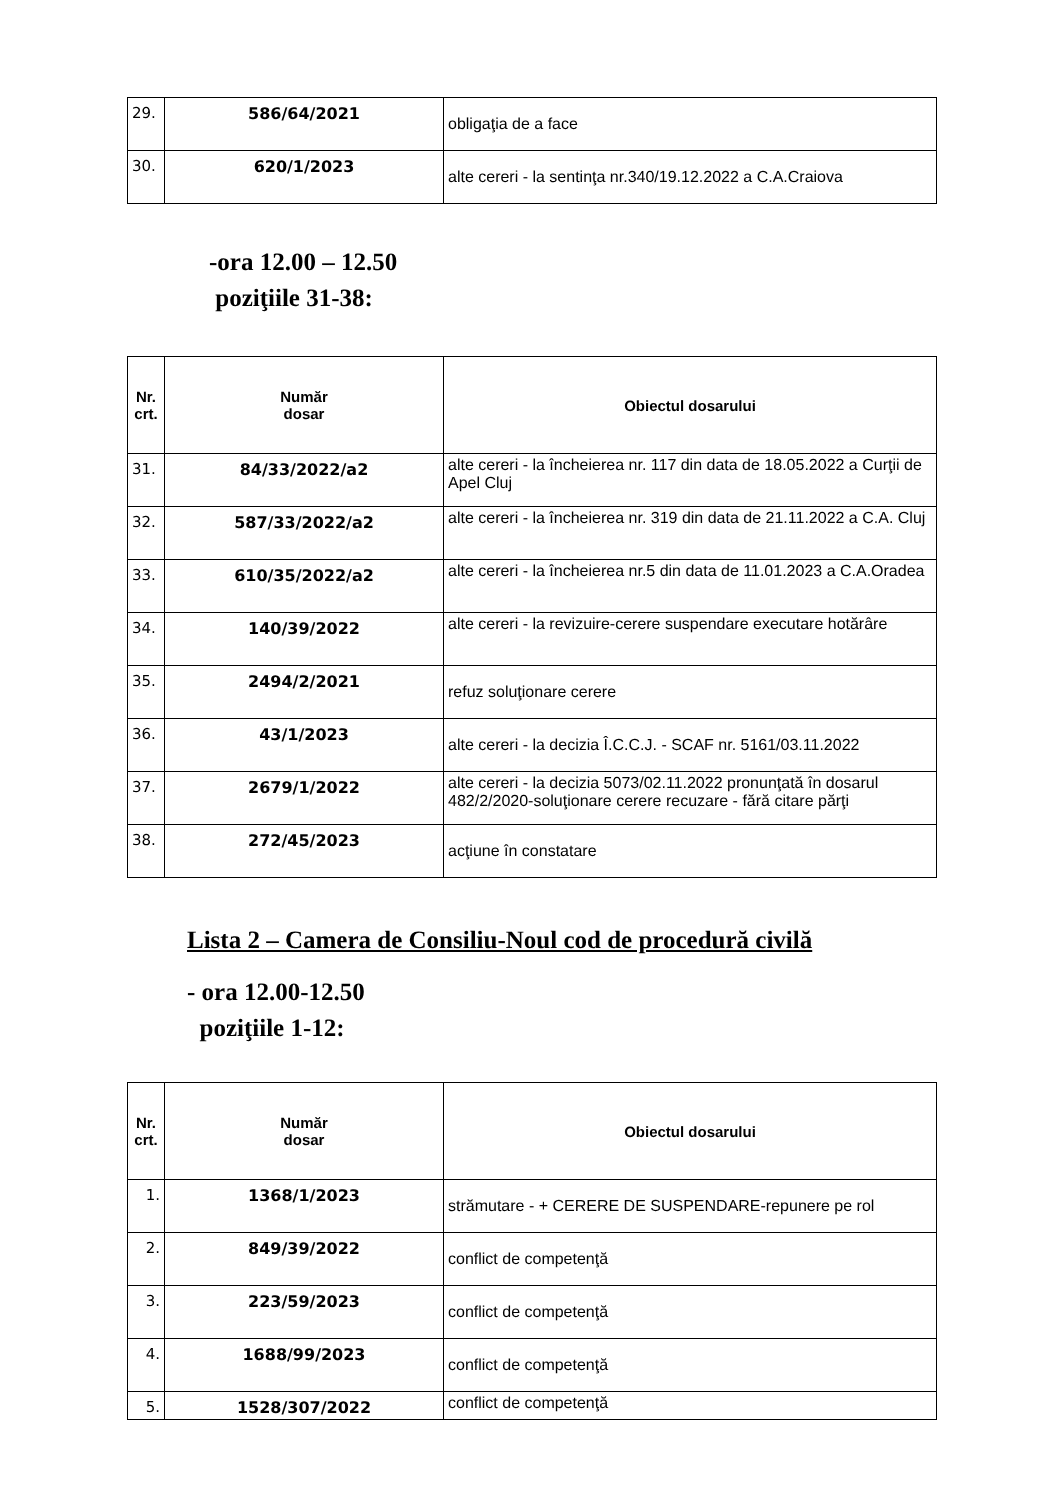| 29. | 586/64/2021 | obligaţia de a face |
| 30. | 620/1/2023 | alte cereri - la sentinţa nr.340/19.12.2022 a C.A.Craiova |
-ora 12.00 – 12.50
poziţiile 31-38:
| Nr. crt. | Număr dosar | Obiectul dosarului |
| --- | --- | --- |
| 31. | 84/33/2022/a2 | alte cereri - la încheierea nr. 117 din data de 18.05.2022 a Curţii de Apel Cluj |
| 32. | 587/33/2022/a2 | alte cereri - la încheierea nr. 319 din data de 21.11.2022 a C.A. Cluj |
| 33. | 610/35/2022/a2 | alte cereri - la încheierea nr.5 din data de 11.01.2023 a C.A.Oradea |
| 34. | 140/39/2022 | alte cereri - la revizuire-cerere suspendare executare hotărâre |
| 35. | 2494/2/2021 | refuz soluţionare cerere |
| 36. | 43/1/2023 | alte cereri - la decizia Î.C.C.J. - SCAF nr. 5161/03.11.2022 |
| 37. | 2679/1/2022 | alte cereri - la decizia 5073/02.11.2022 pronunţată în dosarul 482/2/2020-soluţionare cerere recuzare - fără citare părţi |
| 38. | 272/45/2023 | acţiune în constatare |
Lista 2 – Camera de Consiliu-Noul cod de procedură civilă
- ora 12.00-12.50
poziţiile 1-12:
| Nr. crt. | Număr dosar | Obiectul dosarului |
| --- | --- | --- |
| 1. | 1368/1/2023 | strămutare - + CERERE DE SUSPENDARE-repunere pe rol |
| 2. | 849/39/2022 | conflict de competenţă |
| 3. | 223/59/2023 | conflict de competenţă |
| 4. | 1688/99/2023 | conflict de competenţă |
| 5. | 1528/307/2022 | conflict de competenţă |